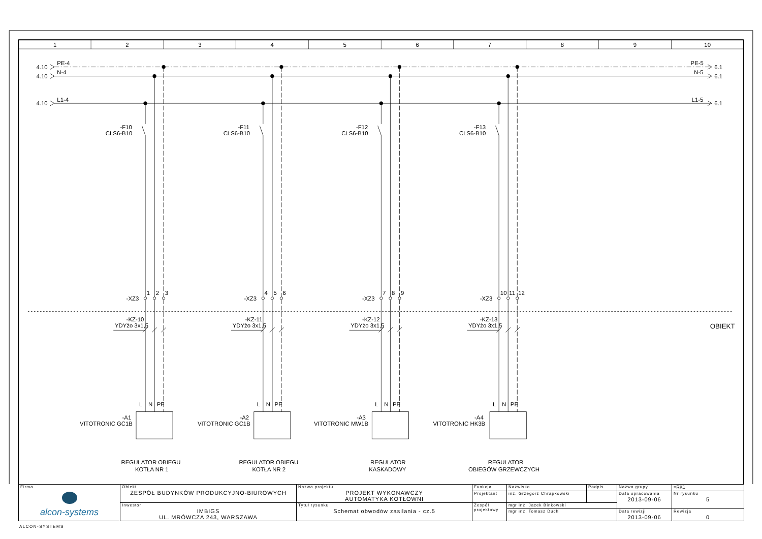1
2
3
4
5
6
7
8
9
10
4.10
PE-4
4.10
N-4
4.10
L1-4
PE-5
6.1
N-5
6.1
L1-5
6.1
-F10
CLS6-B10
-XZ3
1
2
3
-KZ-10
YDYżo 3x1,5
L
N
PE
-A1
VITOTRONIC GC1B
REGULATOR OBIEGU
KOTŁA NR 1
-F11
CLS6-B10
-XZ3
4
5
6
-KZ-11
YDYżo 3x1,5
L
N
PE
-A2
VITOTRONIC GC1B
REGULATOR OBIEGU
KOTŁA NR 2
-F12
CLS6-B10
-XZ3
7
8
9
-KZ-12
YDYżo 3x1,5
L
N
PE
-A3
VITOTRONIC MW1B
REGULATOR
KASKADOWY
-F13
CLS6-B10
-XZ3
10
11
12
-KZ-13
YDYżo 3x1,5
L
N
PE
-A4
VITOTRONIC HK3B
REGULATOR
OBIEGÓW GRZEWCZYCH
OBIEKT
| Firma alcon-systems | Obiekt ZESPÓŁ BUDYNKÓW PRODUKCYJNO-BIUROWYCH | Nazwa projektu PROJEKT WYKONAWCZY AUTOMATYKA KOTŁOWNI | Funkcja | Nazwisko | Podpis | Nazwa grupy | =RK1 |
| | | | Projektant | inż. Grzegorz Chrapkowski | | Data opracowania 2013-09-06 | Nr rysunku 5 |
| | Inwestor IMBIGS UL. MRÓWCZA 243, WARSZAWA | Tytuł rysunku Schemat obwodów zasilania - cz.5 | Zespół projektowy | mgr inż. Jacek Binkowski | | | |
| | | | | mgr inż. Tomasz Duch | | Data rewizji 2013-09-06 | Rewizja 0 |
ALCON-SYSTEMS